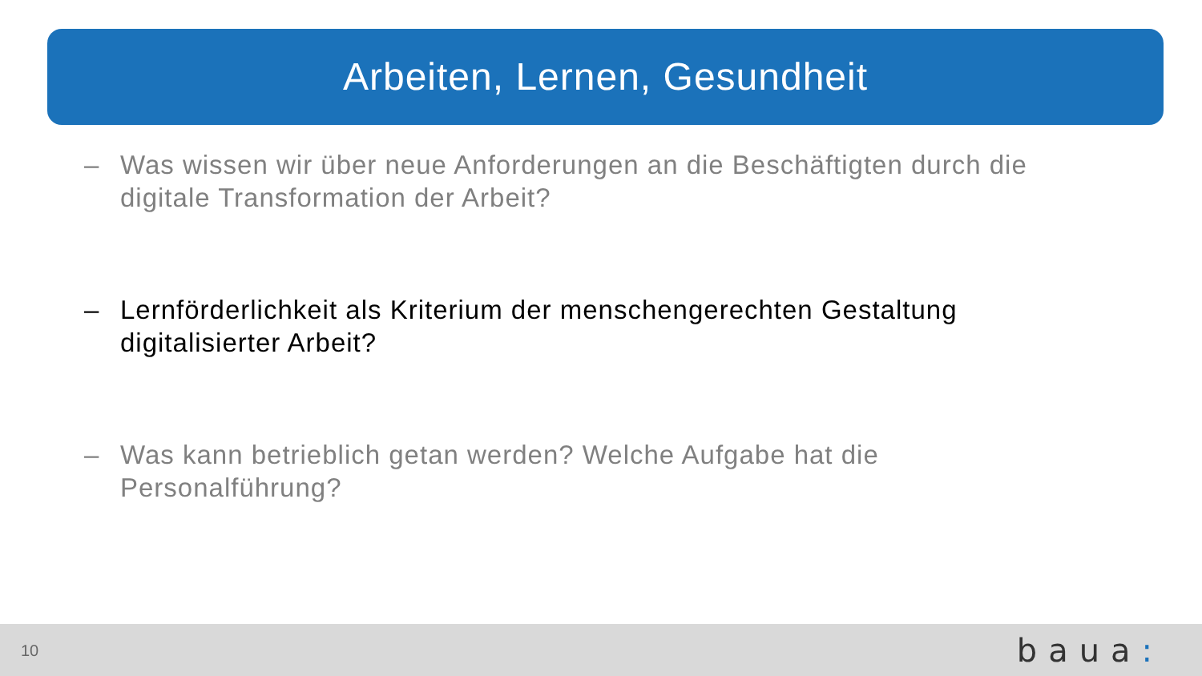Arbeiten, Lernen, Gesundheit
– Was wissen wir über neue Anforderungen an die Beschäftigten durch die digitale Transformation der Arbeit?
– Lernförderlichkeit als Kriterium der menschengerechten Gestaltung digitalisierter Arbeit?
– Was kann betrieblich getan werden? Welche Aufgabe hat die Personalführung?
10 baua: